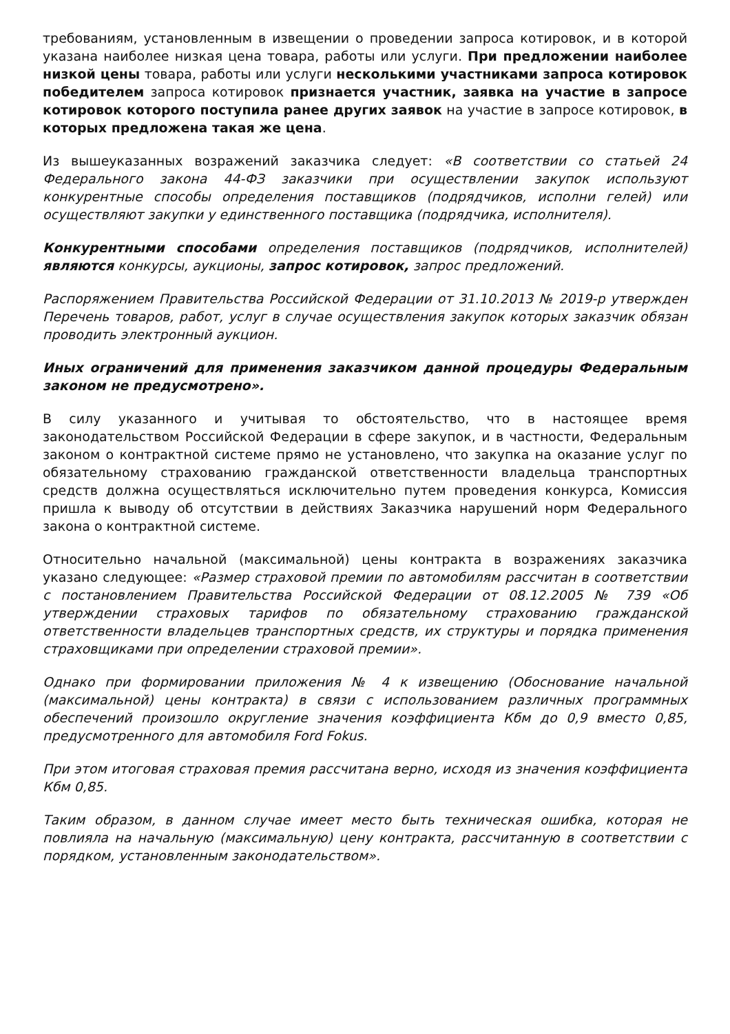требованиям, установленным в извещении о проведении запроса котировок, и в которой указана наиболее низкая цена товара, работы или услуги. При предложении наиболее низкой цены товара, работы или услуги несколькими участниками запроса котировок победителем запроса котировок признается участник, заявка на участие в запросе котировок которого поступила ранее других заявок на участие в запросе котировок, в которых предложена такая же цена.
Из вышеуказанных возражений заказчика следует: «В соответствии со статьей 24 Федерального закона 44-ФЗ заказчики при осуществлении закупок используют конкурентные способы определения поставщиков (подрядчиков, исполни гелей) или осуществляют закупки у единственного поставщика (подрядчика, исполнителя).
Конкурентными способами определения поставщиков (подрядчиков, исполнителей) являются конкурсы, аукционы, запрос котировок, запрос предложений.
Распоряжением Правительства Российской Федерации от 31.10.2013 № 2019-р утвержден Перечень товаров, работ, услуг в случае осуществления закупок которых заказчик обязан проводить электронный аукцион.
Иных ограничений для применения заказчиком данной процедуры Федеральным законом не предусмотрено».
В силу указанного и учитывая то обстоятельство, что в настоящее время законодательством Российской Федерации в сфере закупок, и в частности, Федеральным законом о контрактной системе прямо не установлено, что закупка на оказание услуг по обязательному страхованию гражданской ответственности владельца транспортных средств должна осуществляться исключительно путем проведения конкурса, Комиссия пришла к выводу об отсутствии в действиях Заказчика нарушений норм Федерального закона о контрактной системе.
Относительно начальной (максимальной) цены контракта в возражениях заказчика указано следующее: «Размер страховой премии по автомобилям рассчитан в соответствии с постановлением Правительства Российской Федерации от 08.12.2005 № 739 «Об утверждении страховых тарифов по обязательному страхованию гражданской ответственности владельцев транспортных средств, их структуры и порядка применения страховщиками при определении страховой премии».
Однако при формировании приложения № 4 к извещению (Обоснование начальной (максимальной) цены контракта) в связи с использованием различных программных обеспечений произошло округление значения коэффициента Кбм до 0,9 вместо 0,85, предусмотренного для автомобиля Ford Fokus.
При этом итоговая страховая премия рассчитана верно, исходя из значения коэффициента Кбм 0,85.
Таким образом, в данном случае имеет место быть техническая ошибка, которая не повлияла на начальную (максимальную) цену контракта, рассчитанную в соответствии с порядком, установленным законодательством».